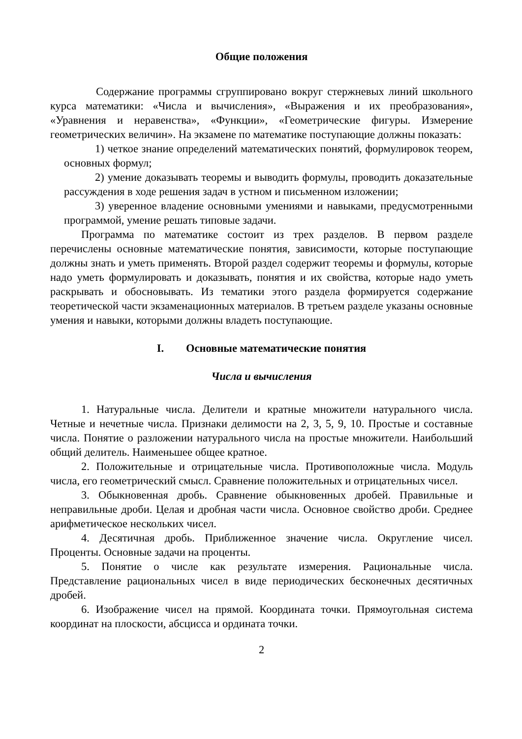Общие положения
Содержание программы сгруппировано вокруг стержневых линий школьного курса математики: «Числа и вычисления», «Выражения и их преобразования», «Уравнения и неравенства», «Функции», «Геометрические фигуры. Измерение геометрических величин». На экзамене по математике поступающие должны показать:
1) четкое знание определений математических понятий, формулировок теорем, основных формул;
2) умение доказывать теоремы и выводить формулы, проводить доказательные рассуждения в ходе решения задач в устном и письменном изложении;
3) уверенное владение основными умениями и навыками, предусмотренными программой, умение решать типовые задачи.
Программа по математике состоит из трех разделов. В первом разделе перечислены основные математические понятия, зависимости, которые поступающие должны знать и уметь применять. Второй раздел содержит теоремы и формулы, которые надо уметь формулировать и доказывать, понятия и их свойства, которые надо уметь раскрывать и обосновывать. Из тематики этого раздела формируется содержание теоретической части экзаменационных материалов. В третьем разделе указаны основные умения и навыки, которыми должны владеть поступающие.
I. Основные математические понятия
Числа и вычисления
1. Натуральные числа. Делители и кратные множители натурального числа. Четные и нечетные числа. Признаки делимости на 2, 3, 5, 9, 10. Простые и составные числа. Понятие о разложении натурального числа на простые множители. Наибольший общий делитель. Наименьшее общее кратное.
2. Положительные и отрицательные числа. Противоположные числа. Модуль числа, его геометрический смысл. Сравнение положительных и отрицательных чисел.
3. Обыкновенная дробь. Сравнение обыкновенных дробей. Правильные и неправильные дроби. Целая и дробная части числа. Основное свойство дроби. Среднее арифметическое нескольких чисел.
4. Десятичная дробь. Приближенное значение числа. Округление чисел. Проценты. Основные задачи на проценты.
5. Понятие о числе как результате измерения. Рациональные числа. Представление рациональных чисел в виде периодических бесконечных десятичных дробей.
6. Изображение чисел на прямой. Координата точки. Прямоугольная система координат на плоскости, абсцисса и ордината точки.
2